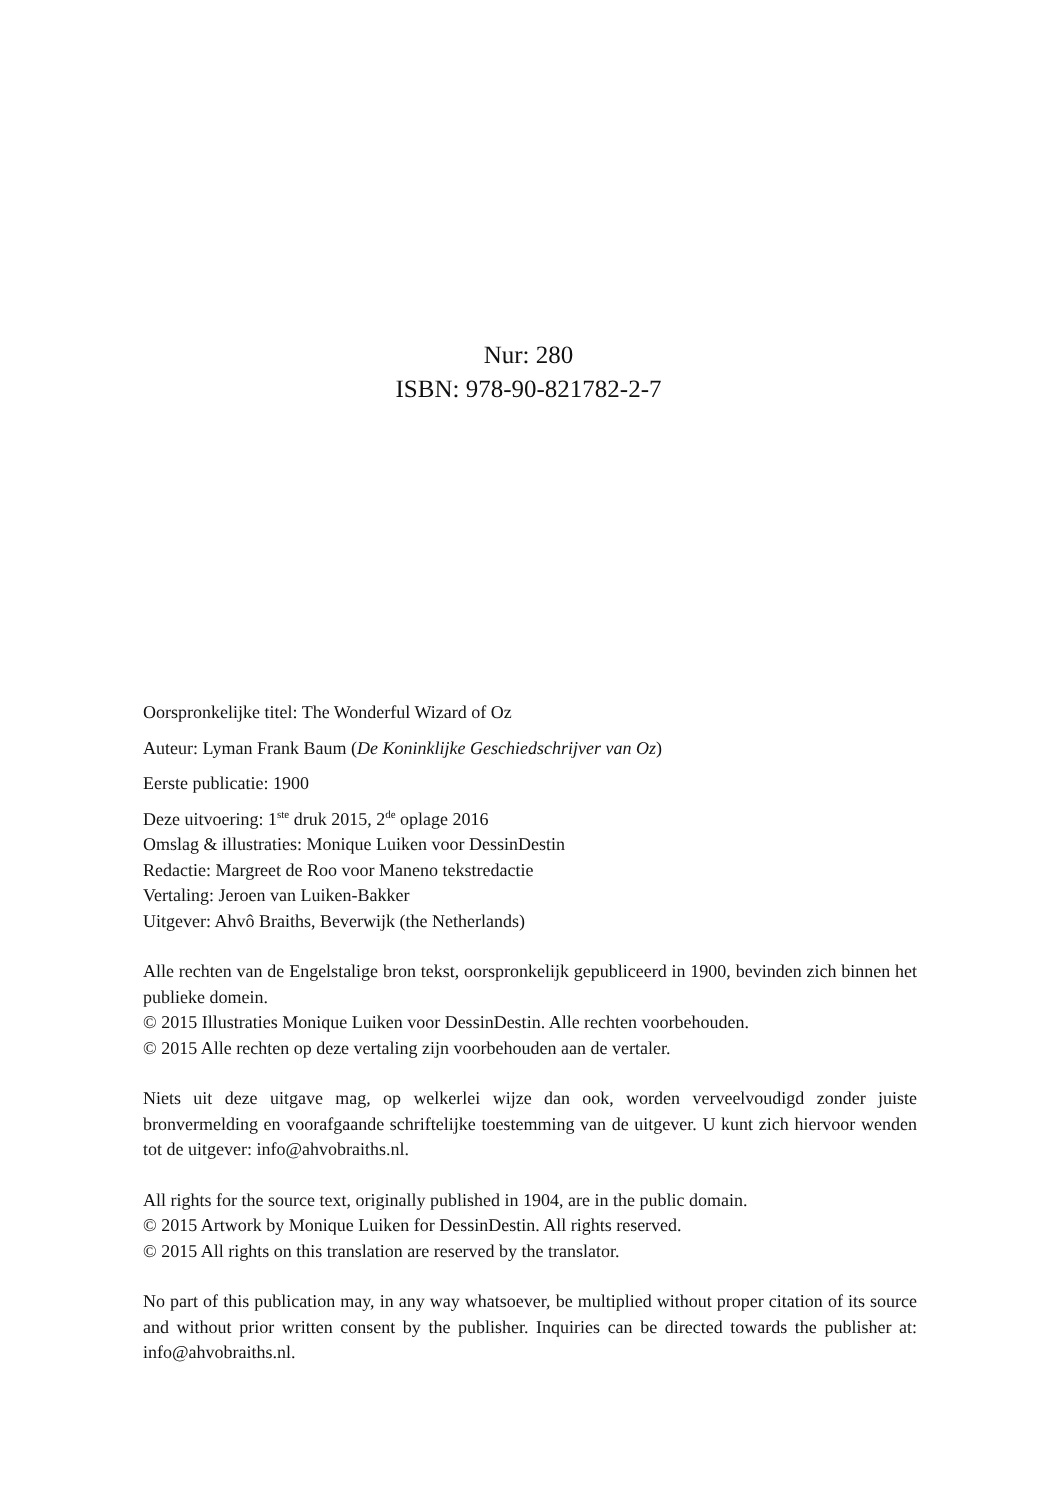Nur: 280
ISBN: 978-90-821782-2-7
Oorspronkelijke titel: The Wonderful Wizard of Oz
Auteur: Lyman Frank Baum (De Koninklijke Geschiedschrijver van Oz)
Eerste publicatie: 1900
Deze uitvoering: 1<sup>ste</sup> druk 2015, 2<sup>de</sup> oplage 2016
Omslag & illustraties: Monique Luiken voor DessinDestin
Redactie: Margreet de Roo voor Maneno tekstredactie
Vertaling: Jeroen van Luiken-Bakker
Uitgever: Ahvô Braiths, Beverwijk (the Netherlands)
Alle rechten van de Engelstalige bron tekst, oorspronkelijk gepubliceerd in 1900, bevinden zich binnen het publieke domein.
© 2015 Illustraties Monique Luiken voor DessinDestin. Alle rechten voorbehouden.
© 2015 Alle rechten op deze vertaling zijn voorbehouden aan de vertaler.
Niets uit deze uitgave mag, op welkerlei wijze dan ook, worden verveelvoudigd zonder juiste bronvermelding en voorafgaande schriftelijke toestemming van de uitgever. U kunt zich hiervoor wenden tot de uitgever: info@ahvobraiths.nl.
All rights for the source text, originally published in 1904, are in the public domain.
© 2015 Artwork by Monique Luiken for DessinDestin. All rights reserved.
© 2015 All rights on this translation are reserved by the translator.
No part of this publication may, in any way whatsoever, be multiplied without proper citation of its source and without prior written consent by the publisher. Inquiries can be directed towards the publisher at: info@ahvobraiths.nl.